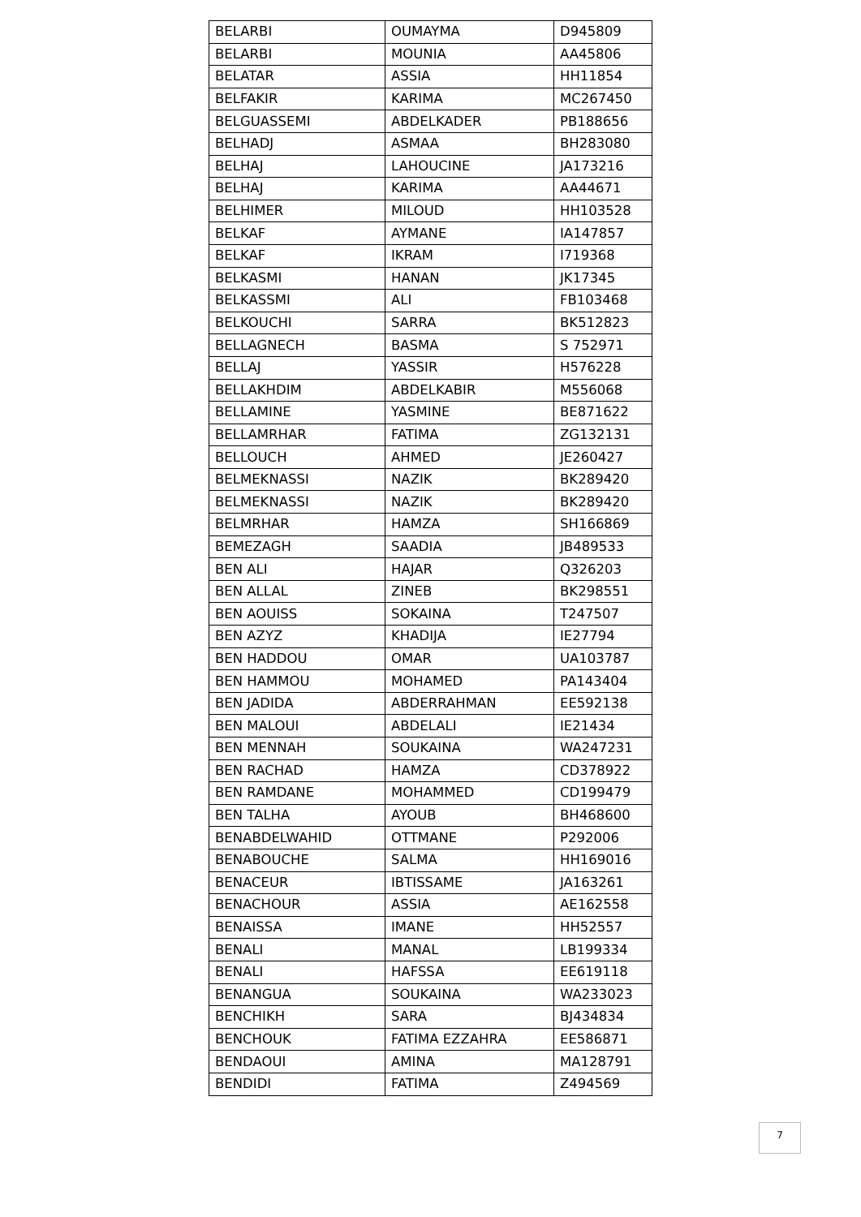| BELARBI | OUMAYMA | D945809 |
| BELARBI | MOUNIA | AA45806 |
| BELATAR | ASSIA | HH11854 |
| BELFAKIR | KARIMA | MC267450 |
| BELGUASSEMI | ABDELKADER | PB188656 |
| BELHADJ | ASMAA | BH283080 |
| BELHAJ | LAHOUCINE | JA173216 |
| BELHAJ | KARIMA | AA44671 |
| BELHIMER | MILOUD | HH103528 |
| BELKAF | AYMANE | IA147857 |
| BELKAF | IKRAM | I719368 |
| BELKASMI | HANAN | JK17345 |
| BELKASSMI | ALI | FB103468 |
| BELKOUCHI | SARRA | BK512823 |
| BELLAGNECH | BASMA | S 752971 |
| BELLAJ | YASSIR | H576228 |
| BELLAKHDIM | ABDELKABIR | M556068 |
| BELLAMINE | YASMINE | BE871622 |
| BELLAMRHAR | FATIMA | ZG132131 |
| BELLOUCH | AHMED | JE260427 |
| BELMEKNASSI | NAZIK | BK289420 |
| BELMEKNASSI | NAZIK | BK289420 |
| BELMRHAR | HAMZA | SH166869 |
| BEMEZAGH | SAADIA | JB489533 |
| BEN ALI | HAJAR | Q326203 |
| BEN ALLAL | ZINEB | BK298551 |
| BEN AOUISS | SOKAINA | T247507 |
| BEN AZYZ | KHADIJA | IE27794 |
| BEN HADDOU | OMAR | UA103787 |
| BEN HAMMOU | MOHAMED | PA143404 |
| BEN JADIDA | ABDERRAHMAN | EE592138 |
| BEN MALOUI | ABDELALI | IE21434 |
| BEN MENNAH | SOUKAINA | WA247231 |
| BEN RACHAD | HAMZA | CD378922 |
| BEN RAMDANE | MOHAMMED | CD199479 |
| BEN TALHA | AYOUB | BH468600 |
| BENABDELWAHID | OTTMANE | P292006 |
| BENABOUCHE | SALMA | HH169016 |
| BENACEUR | IBTISSAME | JA163261 |
| BENACHOUR | ASSIA | AE162558 |
| BENAISSA | IMANE | HH52557 |
| BENALI | MANAL | LB199334 |
| BENALI | HAFSSA | EE619118 |
| BENANGUA | SOUKAINA | WA233023 |
| BENCHIKH | SARA | BJ434834 |
| BENCHOUK | FATIMA EZZAHRA | EE586871 |
| BENDAOUI | AMINA | MA128791 |
| BENDIDI | FATIMA | Z494569 |
7